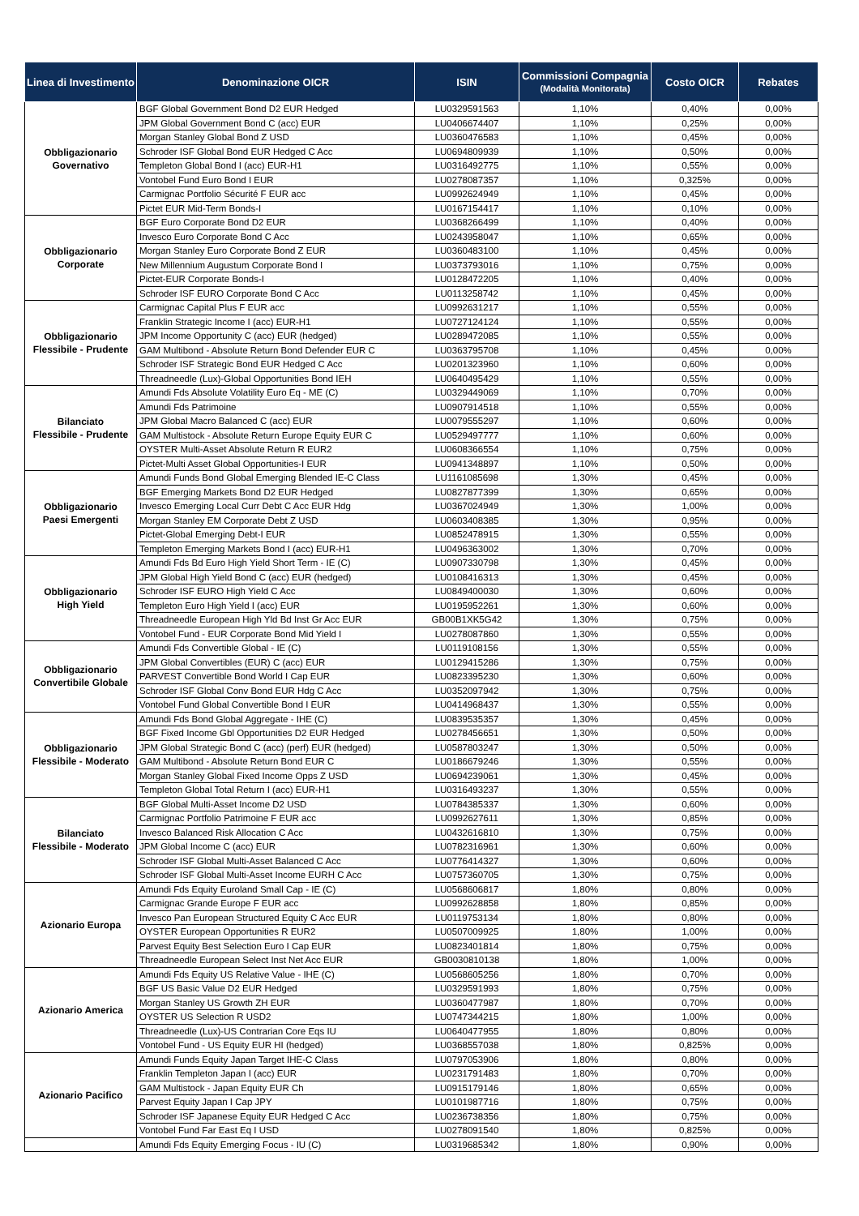| Linea di Investimento | Denominazione OICR | ISIN | Commissioni Compagnia (Modalità Monitorata) | Costo OICR | Rebates |
| --- | --- | --- | --- | --- | --- |
| Obbligazionario Governativo | BGF Global Government Bond D2 EUR Hedged | LU0329591563 | 1,10% | 0,40% | 0,00% |
| | JPM Global Government Bond C (acc) EUR | LU0406674407 | 1,10% | 0,25% | 0,00% |
| | Morgan Stanley Global Bond Z USD | LU0360476583 | 1,10% | 0,45% | 0,00% |
| | Schroder ISF Global Bond EUR Hedged C Acc | LU0694809939 | 1,10% | 0,50% | 0,00% |
| | Templeton Global Bond I (acc) EUR-H1 | LU0316492775 | 1,10% | 0,55% | 0,00% |
| | Vontobel Fund Euro Bond I EUR | LU0278087357 | 1,10% | 0,325% | 0,00% |
| | Carmignac Portfolio Sécurité F EUR acc | LU0992624949 | 1,10% | 0,45% | 0,00% |
| | Pictet EUR Mid-Term Bonds-I | LU0167154417 | 1,10% | 0,10% | 0,00% |
| Obbligazionario Corporate | BGF Euro Corporate Bond D2 EUR | LU0368266499 | 1,10% | 0,40% | 0,00% |
| | Invesco Euro Corporate Bond C Acc | LU0243958047 | 1,10% | 0,65% | 0,00% |
| | Morgan Stanley Euro Corporate Bond Z EUR | LU0360483100 | 1,10% | 0,45% | 0,00% |
| | New Millennium Augustum Corporate Bond I | LU0373793016 | 1,10% | 0,75% | 0,00% |
| | Pictet-EUR Corporate Bonds-I | LU0128472205 | 1,10% | 0,40% | 0,00% |
| | Schroder ISF EURO Corporate Bond C Acc | LU0113258742 | 1,10% | 0,45% | 0,00% |
| Obbligazionario Flessibile - Prudente | Carmignac Capital Plus F EUR acc | LU0992631217 | 1,10% | 0,55% | 0,00% |
| | Franklin Strategic Income I (acc) EUR-H1 | LU0727124124 | 1,10% | 0,55% | 0,00% |
| | JPM Income Opportunity C (acc) EUR (hedged) | LU0289472085 | 1,10% | 0,55% | 0,00% |
| | GAM Multibond - Absolute Return Bond Defender EUR C | LU0363795708 | 1,10% | 0,45% | 0,00% |
| | Schroder ISF Strategic Bond EUR Hedged C Acc | LU0201323960 | 1,10% | 0,60% | 0,00% |
| | Threadneedle (Lux)-Global Opportunities Bond IEH | LU0640495429 | 1,10% | 0,55% | 0,00% |
| Bilanciato Flessibile - Prudente | Amundi Fds Absolute Volatility Euro Eq - ME (C) | LU0329449069 | 1,10% | 0,70% | 0,00% |
| | Amundi Fds Patrimoine | LU0907914518 | 1,10% | 0,55% | 0,00% |
| | JPM Global Macro Balanced C (acc) EUR | LU0079555297 | 1,10% | 0,60% | 0,00% |
| | GAM Multistock - Absolute Return Europe Equity EUR C | LU0529497777 | 1,10% | 0,60% | 0,00% |
| | OYSTER Multi-Asset Absolute Return R EUR2 | LU0608366554 | 1,10% | 0,75% | 0,00% |
| | Pictet-Multi Asset Global Opportunities-I EUR | LU0941348897 | 1,10% | 0,50% | 0,00% |
| Obbligazionario Paesi Emergenti | Amundi Funds Bond Global Emerging Blended IE-C Class | LU1161085698 | 1,30% | 0,45% | 0,00% |
| | BGF Emerging Markets Bond D2 EUR Hedged | LU0827877399 | 1,30% | 0,65% | 0,00% |
| | Invesco Emerging Local Curr Debt C Acc EUR Hdg | LU0367024949 | 1,30% | 1,00% | 0,00% |
| | Morgan Stanley EM Corporate Debt Z USD | LU0603408385 | 1,30% | 0,95% | 0,00% |
| | Pictet-Global Emerging Debt-I EUR | LU0852478915 | 1,30% | 0,55% | 0,00% |
| | Templeton Emerging Markets Bond I (acc) EUR-H1 | LU0496363002 | 1,30% | 0,70% | 0,00% |
| Obbligazionario High Yield | Amundi Fds Bd Euro High Yield Short Term - IE (C) | LU0907330798 | 1,30% | 0,45% | 0,00% |
| | JPM Global High Yield Bond C (acc) EUR (hedged) | LU0108416313 | 1,30% | 0,45% | 0,00% |
| | Schroder ISF EURO High Yield C Acc | LU0849400030 | 1,30% | 0,60% | 0,00% |
| | Templeton Euro High Yield I (acc) EUR | LU0195952261 | 1,30% | 0,60% | 0,00% |
| | Threadneedle European High Yld Bd Inst Gr Acc EUR | GB00B1XK5G42 | 1,30% | 0,75% | 0,00% |
| | Vontobel Fund - EUR Corporate Bond Mid Yield I | LU0278087860 | 1,30% | 0,55% | 0,00% |
| Obbligazionario Convertibile Globale | Amundi Fds Convertible Global - IE (C) | LU0119108156 | 1,30% | 0,55% | 0,00% |
| | JPM Global Convertibles (EUR) C (acc) EUR | LU0129415286 | 1,30% | 0,75% | 0,00% |
| | PARVEST Convertible Bond World I Cap EUR | LU0823395230 | 1,30% | 0,60% | 0,00% |
| | Schroder ISF Global Conv Bond EUR Hdg C Acc | LU0352097942 | 1,30% | 0,75% | 0,00% |
| | Vontobel Fund Global Convertible Bond I EUR | LU0414968437 | 1,30% | 0,55% | 0,00% |
| Obbligazionario Flessibile - Moderato | Amundi Fds Bond Global Aggregate - IHE (C) | LU0839535357 | 1,30% | 0,45% | 0,00% |
| | BGF Fixed Income Gbl Opportunities D2 EUR Hedged | LU0278456651 | 1,30% | 0,50% | 0,00% |
| | JPM Global Strategic Bond C (acc) (perf) EUR (hedged) | LU0587803247 | 1,30% | 0,50% | 0,00% |
| | GAM Multibond - Absolute Return Bond EUR C | LU0186679246 | 1,30% | 0,55% | 0,00% |
| | Morgan Stanley Global Fixed Income Opps Z USD | LU0694239061 | 1,30% | 0,45% | 0,00% |
| | Templeton Global Total Return I (acc) EUR-H1 | LU0316493237 | 1,30% | 0,55% | 0,00% |
| Bilanciato Flessibile - Moderato | BGF Global Multi-Asset Income D2 USD | LU0784385337 | 1,30% | 0,60% | 0,00% |
| | Carmignac Portfolio Patrimoine F EUR acc | LU0992627611 | 1,30% | 0,85% | 0,00% |
| | Invesco Balanced Risk Allocation C Acc | LU0432616810 | 1,30% | 0,75% | 0,00% |
| | JPM Global Income C (acc) EUR | LU0782316961 | 1,30% | 0,60% | 0,00% |
| | Schroder ISF Global Multi-Asset Balanced C Acc | LU0776414327 | 1,30% | 0,60% | 0,00% |
| | Schroder ISF Global Multi-Asset Income EURH C Acc | LU0757360705 | 1,30% | 0,75% | 0,00% |
| Azionario Europa | Amundi Fds Equity Euroland Small Cap - IE (C) | LU0568606817 | 1,80% | 0,80% | 0,00% |
| | Carmignac Grande Europe F EUR acc | LU0992628858 | 1,80% | 0,85% | 0,00% |
| | Invesco Pan European Structured Equity C Acc EUR | LU0119753134 | 1,80% | 0,80% | 0,00% |
| | OYSTER European Opportunities R EUR2 | LU0507009925 | 1,80% | 1,00% | 0,00% |
| | Parvest Equity Best Selection Euro I Cap EUR | LU0823401814 | 1,80% | 0,75% | 0,00% |
| | Threadneedle European Select Inst Net Acc EUR | GB0030810138 | 1,80% | 1,00% | 0,00% |
| Azionario America | Amundi Fds Equity US Relative Value - IHE (C) | LU0568605256 | 1,80% | 0,70% | 0,00% |
| | BGF US Basic Value D2 EUR Hedged | LU0329591993 | 1,80% | 0,75% | 0,00% |
| | Morgan Stanley US Growth ZH EUR | LU0360477987 | 1,80% | 0,70% | 0,00% |
| | OYSTER US Selection R USD2 | LU0747344215 | 1,80% | 1,00% | 0,00% |
| | Threadneedle (Lux)-US Contrarian Core Eqs IU | LU0640477955 | 1,80% | 0,80% | 0,00% |
| | Vontobel Fund - US Equity EUR HI (hedged) | LU0368557038 | 1,80% | 0,825% | 0,00% |
| Azionario Pacifico | Amundi Funds Equity Japan Target IHE-C Class | LU0797053906 | 1,80% | 0,80% | 0,00% |
| | Franklin Templeton Japan I (acc) EUR | LU0231791483 | 1,80% | 0,70% | 0,00% |
| | GAM Multistock - Japan Equity EUR Ch | LU0915179146 | 1,80% | 0,65% | 0,00% |
| | Parvest Equity Japan I Cap JPY | LU0101987716 | 1,80% | 0,75% | 0,00% |
| | Schroder ISF Japanese Equity EUR Hedged C Acc | LU0236738356 | 1,80% | 0,75% | 0,00% |
| | Vontobel Fund Far East Eq I USD | LU0278091540 | 1,80% | 0,825% | 0,00% |
| | Amundi Fds Equity Emerging Focus - IU (C) | LU0319685342 | 1,80% | 0,90% | 0,00% |